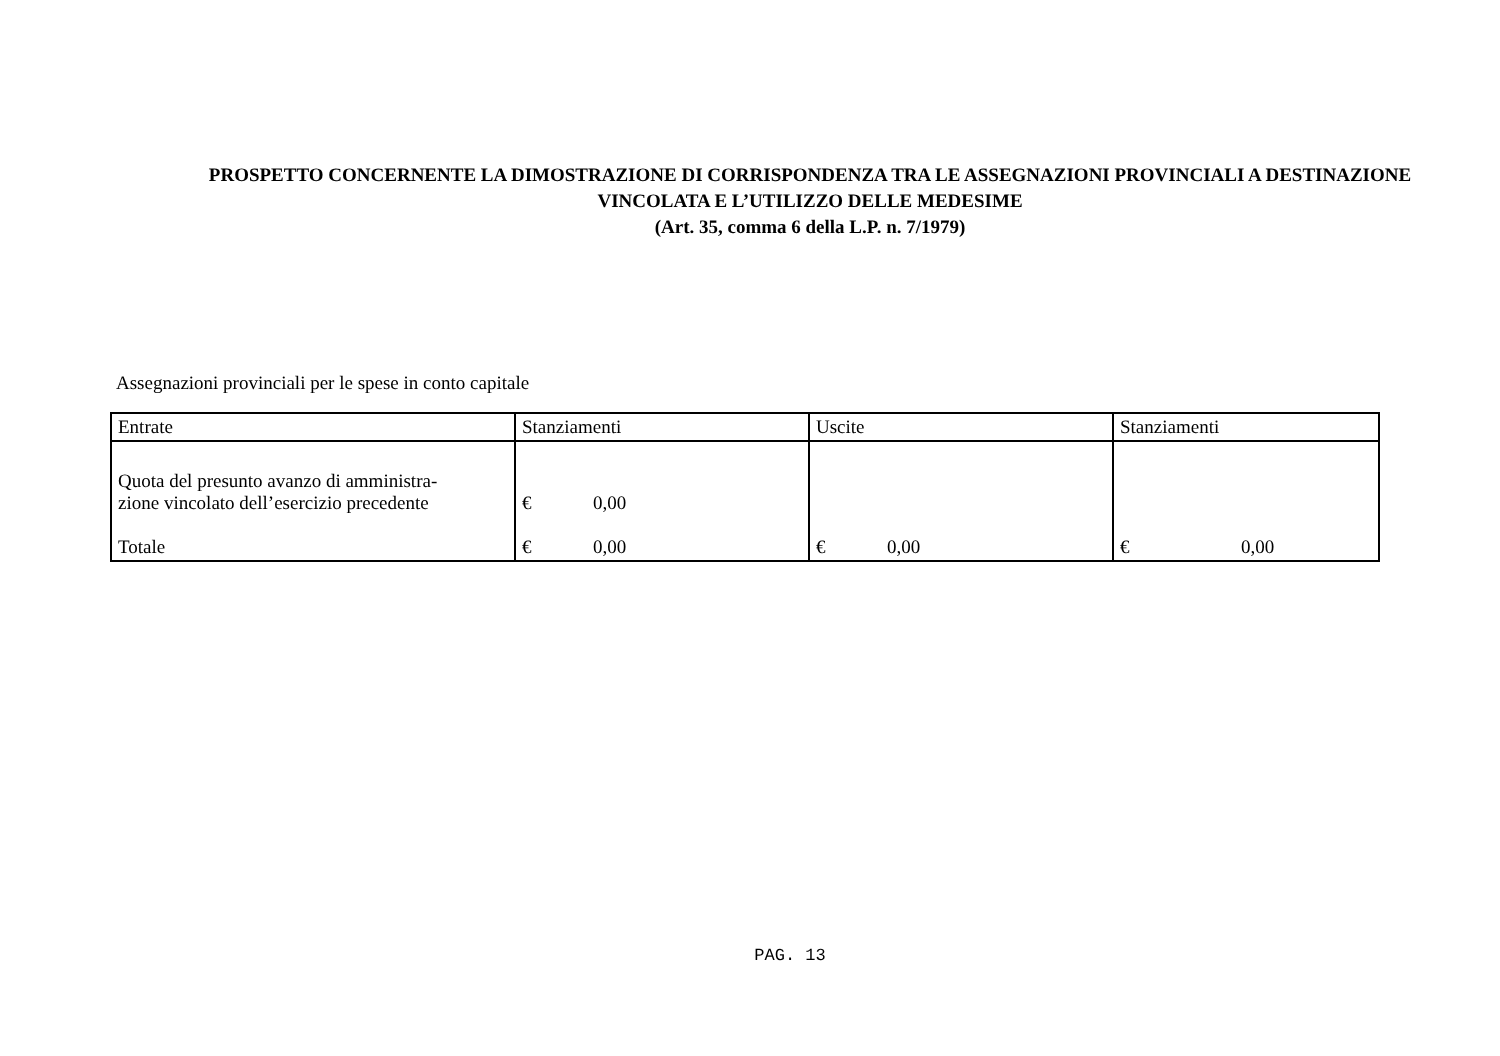PROSPETTO CONCERNENTE LA DIMOSTRAZIONE DI CORRISPONDENZA TRA LE ASSEGNAZIONI PROVINCIALI A DESTINAZIONE
VINCOLATA E L’UTILIZZO DELLE MEDESIME
(Art. 35, comma 6 della L.P. n. 7/1979)
Assegnazioni provinciali per le spese in conto capitale
| Entrate | Stanziamenti | Uscite | Stanziamenti |
| --- | --- | --- | --- |
| Quota del presunto avanzo di amministra- zione vincolato dell’esercizio precedente | € 0,00 | | |
| Totale | € 0,00 | € 0,00 | € 0,00 |
PAG. 13